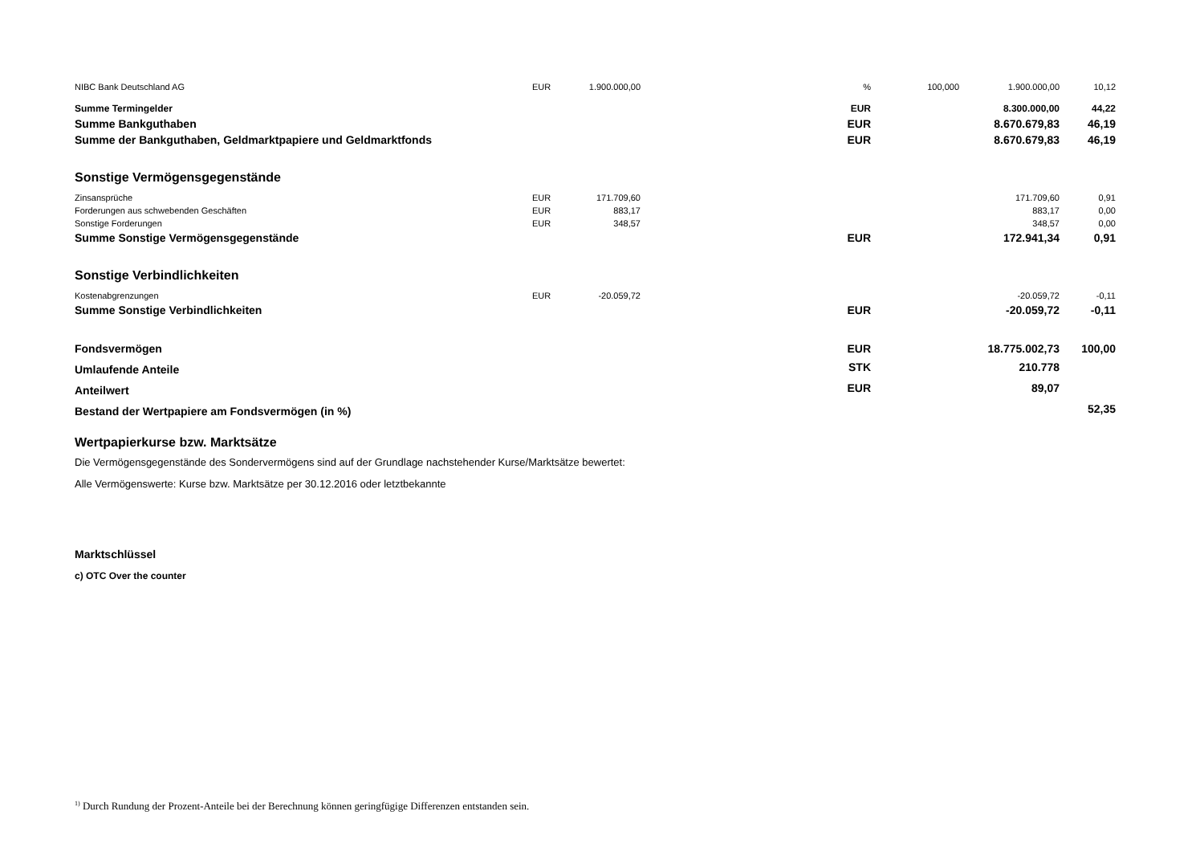| NIBC Bank Deutschland AG | EUR | 1.900.000,00 | | % | 100,000 | 1.900.000,00 | 10,12 |
| Summe Termingelder | | | | EUR | | 8.300.000,00 | 44,22 |
| Summe Bankguthaben | | | | EUR | | 8.670.679,83 | 46,19 |
| Summe der Bankguthaben, Geldmarktpapiere und Geldmarktfonds | | | | EUR | | 8.670.679,83 | 46,19 |
| Sonstige Vermögensgegenstände | | | | | | | |
| Zinsansprüche | EUR | 171.709,60 | | | | 171.709,60 | 0,91 |
| Forderungen aus schwebenden Geschäften | EUR | 883,17 | | | | 883,17 | 0,00 |
| Sonstige Forderungen | EUR | 348,57 | | | | 348,57 | 0,00 |
| Summe Sonstige Vermögensgegenstände | | | | EUR | | 172.941,34 | 0,91 |
| Sonstige Verbindlichkeiten | | | | | | | |
| Kostenabgrenzungen | EUR | -20.059,72 | | | | -20.059,72 | -0,11 |
| Summe Sonstige Verbindlichkeiten | | | | EUR | | -20.059,72 | -0,11 |
| Fondsvermögen | | | | EUR | | 18.775.002,73 | 100,00 |
| Umlaufende Anteile | | | | STK | | 210.778 | |
| Anteilwert | | | | EUR | | 89,07 | |
| Bestand der Wertpapiere am Fondsvermögen (in %) | | | | | | | 52,35 |
| Wertpapierkurse bzw. Marktsätze | | | | | | | |
| Die Vermögensgegenstände des Sondervermögens sind auf der Grundlage nachstehender Kurse/Marktsätze bewertet: | | | | | | | |
| Alle Vermögenswerte: Kurse bzw. Marktsätze per 30.12.2016 oder letztbekannte | | | | | | | |
| Marktschlüssel | | | | | | | |
| c) OTC Over the counter | | | | | | | |
<sup>1)</sup> Durch Rundung der Prozent-Anteile bei der Berechnung können geringfügige Differenzen entstanden sein.